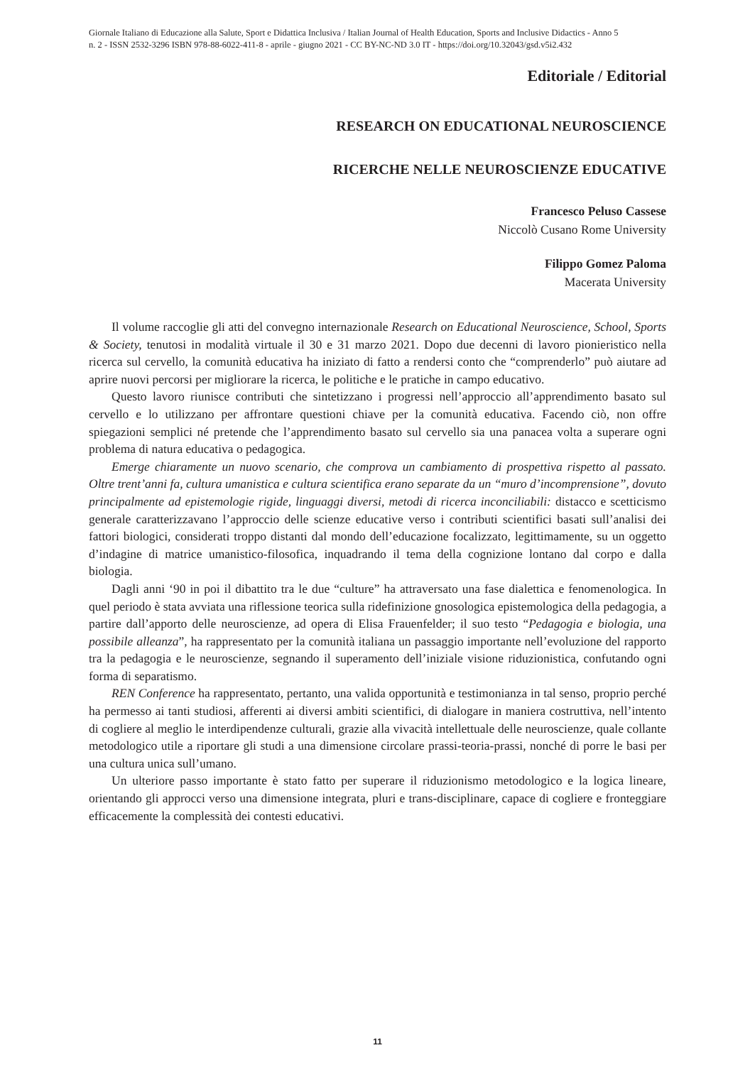Giornale Italiano di Educazione alla Salute, Sport e Didattica Inclusiva / Italian Journal of Health Education, Sports and Inclusive Didactics - Anno 5
n. 2 - ISSN 2532-3296 ISBN 978-88-6022-411-8 - aprile - giugno 2021 - CC BY-NC-ND 3.0 IT - https://doi.org/10.32043/gsd.v5i2.432
Editoriale / Editorial
RESEARCH ON EDUCATIONAL NEUROSCIENCE
RICERCHE NELLE NEUROSCIENZE EDUCATIVE
Francesco Peluso Cassese
Niccolò Cusano Rome University
Filippo Gomez Paloma
Macerata University
Il volume raccoglie gli atti del convegno internazionale Research on Educational Neuroscience, School, Sports & Society, tenutosi in modalità virtuale il 30 e 31 marzo 2021. Dopo due decenni di lavoro pionieristico nella ricerca sul cervello, la comunità educativa ha iniziato di fatto a rendersi conto che “comprenderlo” può aiutare ad aprire nuovi percorsi per migliorare la ricerca, le politiche e le pratiche in campo educativo.
Questo lavoro riunisce contributi che sintetizzano i progressi nell’approccio all’apprendimento basato sul cervello e lo utilizzano per affrontare questioni chiave per la comunità educativa. Facendo ciò, non offre spiegazioni semplici né pretende che l’apprendimento basato sul cervello sia una panacea volta a superare ogni problema di natura educativa o pedagogica.
Emerge chiaramente un nuovo scenario, che comprova un cambiamento di prospettiva rispetto al passato. Oltre trent’anni fa, cultura umanistica e cultura scientifica erano separate da un “muro d’incomprensione”, dovuto principalmente ad epistemologie rigide, linguaggi diversi, metodi di ricerca inconciliabili: distacco e scetticismo generale caratterizzavano l’approccio delle scienze educative verso i contributi scientifici basati sull’analisi dei fattori biologici, considerati troppo distanti dal mondo dell’educazione focalizzato, legittimamente, su un oggetto d’indagine di matrice umanistico-filosofica, inquadrando il tema della cognizione lontano dal corpo e dalla biologia.
Dagli anni ‘90 in poi il dibattito tra le due “culture” ha attraversato una fase dialettica e fenomenologica. In quel periodo è stata avviata una riflessione teorica sulla ridefinizione gnosologica epistemologica della pedagogia, a partire dall’apporto delle neuroscienze, ad opera di Elisa Frauenfelder; il suo testo “Pedagogia e biologia, una possibile alleanza”, ha rappresentato per la comunità italiana un passaggio importante nell’evoluzione del rapporto tra la pedagogia e le neuroscienze, segnando il superamento dell’iniziale visione riduzionistica, confutando ogni forma di separatismo.
REN Conference ha rappresentato, pertanto, una valida opportunità e testimonianza in tal senso, proprio perché ha permesso ai tanti studiosi, afferenti ai diversi ambiti scientifici, di dialogare in maniera costruttiva, nell’intento di cogliere al meglio le interdipendenze culturali, grazie alla vivacità intellettuale delle neuroscienze, quale collante metodologico utile a riportare gli studi a una dimensione circolare prassi-teoria-prassi, nonché di porre le basi per una cultura unica sull’umano.
Un ulteriore passo importante è stato fatto per superare il riduzionismo metodologico e la logica lineare, orientando gli approcci verso una dimensione integrata, pluri e trans-disciplinare, capace di cogliere e fronteggiare efficacemente la complessità dei contesti educativi.
11